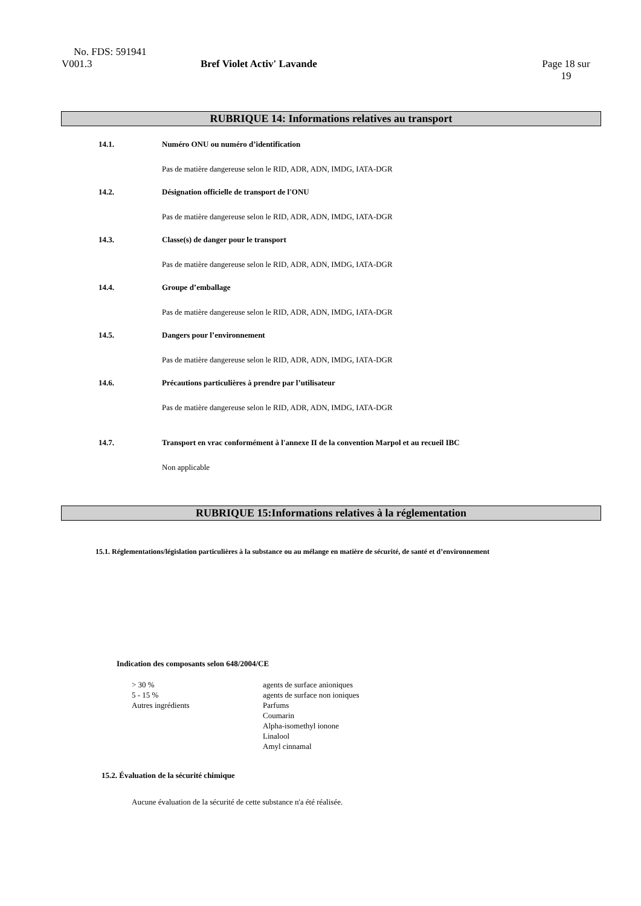No. FDS: 591941
V001.3 Bref Violet Activ' Lavande Page 18 sur 19
RUBRIQUE 14: Informations relatives au transport
14.1. Numéro ONU ou numéro d’identification
Pas de matière dangereuse selon le RID, ADR, ADN, IMDG, IATA-DGR
14.2. Désignation officielle de transport de l'ONU
Pas de matière dangereuse selon le RID, ADR, ADN, IMDG, IATA-DGR
14.3. Classe(s) de danger pour le transport
Pas de matière dangereuse selon le RID, ADR, ADN, IMDG, IATA-DGR
14.4. Groupe d’emballage
Pas de matière dangereuse selon le RID, ADR, ADN, IMDG, IATA-DGR
14.5. Dangers pour l’environnement
Pas de matière dangereuse selon le RID, ADR, ADN, IMDG, IATA-DGR
14.6. Précautions particulières à prendre par l’utilisateur
Pas de matière dangereuse selon le RID, ADR, ADN, IMDG, IATA-DGR
14.7. Transport en vrac conformément à l'annexe II de la convention Marpol et au recueil IBC
Non applicable
RUBRIQUE 15:Informations relatives à la réglementation
15.1. Réglementations/législation particulières à la substance ou au mélange en matière de sécurité, de santé et d’environnement
Indication des composants selon 648/2004/CE
| > 30 % | agents de surface anioniques |
| 5 - 15 % | agents de surface non ioniques |
| Autres ingrédients | Parfums Coumarin Alpha-isomethyl ionone Linalool Amyl cinnamal |
15.2. Évaluation de la sécurité chimique
Aucune évaluation de la sécurité de cette substance n'a été réalisée.